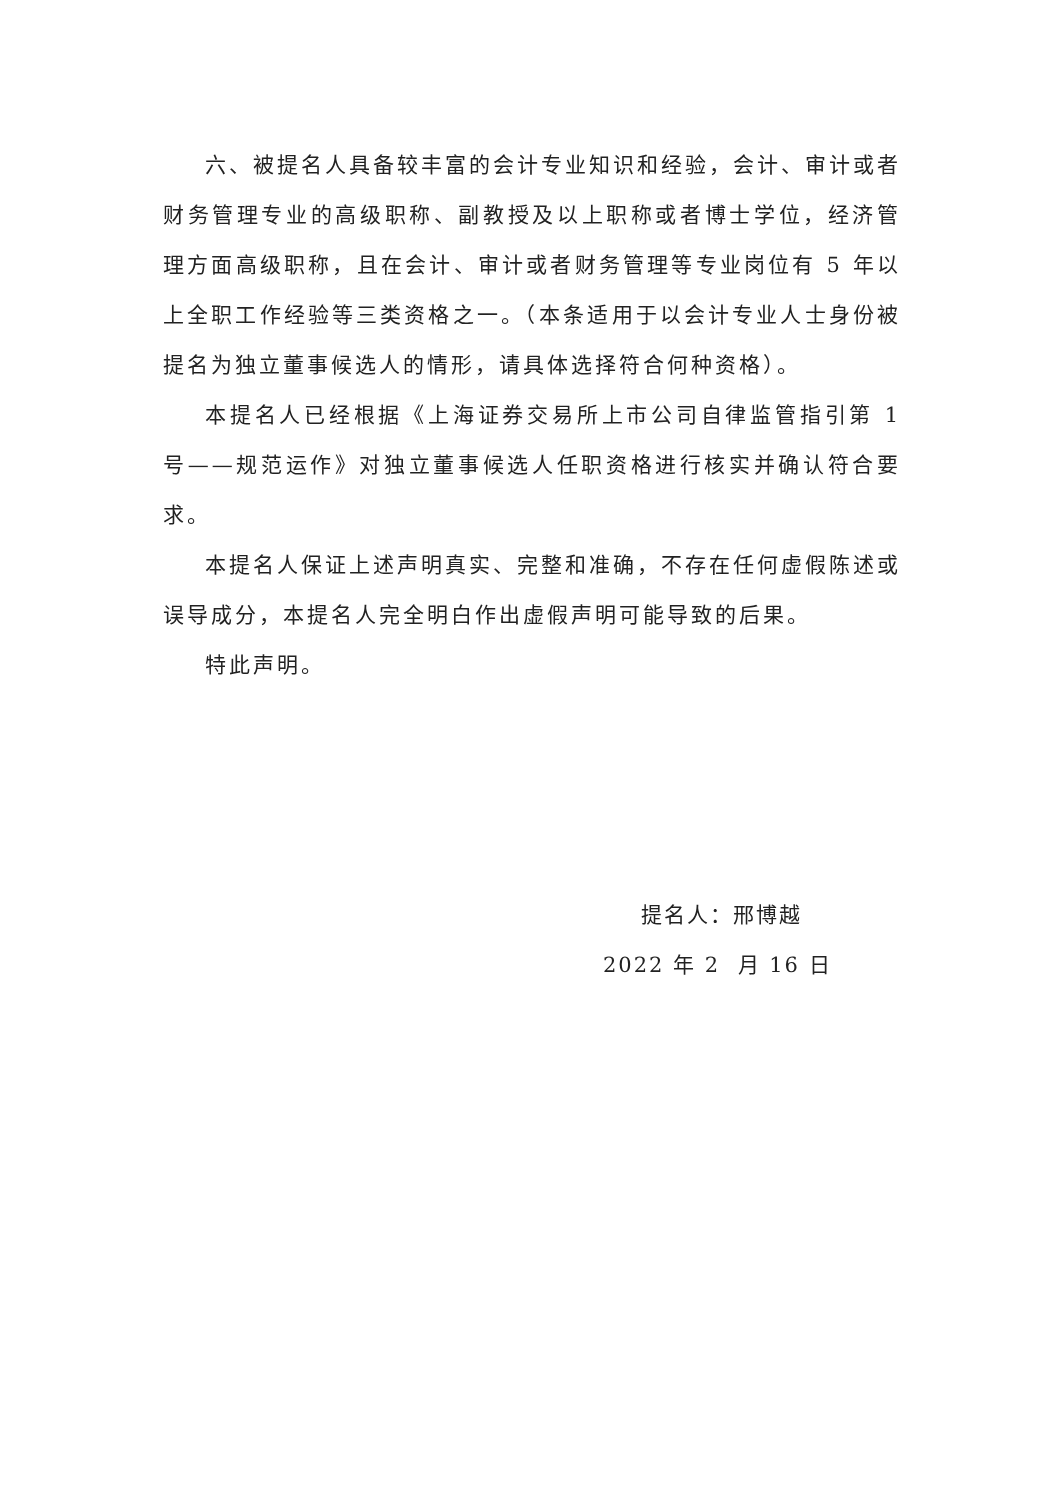六、被提名人具备较丰富的会计专业知识和经验，会计、审计或者财务管理专业的高级职称、副教授及以上职称或者博士学位，经济管理方面高级职称，且在会计、审计或者财务管理等专业岗位有 5 年以上全职工作经验等三类资格之一。（本条适用于以会计专业人士身份被提名为独立董事候选人的情形，请具体选择符合何种资格）。
本提名人已经根据《上海证券交易所上市公司自律监管指引第 1 号——规范运作》对独立董事候选人任职资格进行核实并确认符合要求。
本提名人保证上述声明真实、完整和准确，不存在任何虚假陈述或误导成分，本提名人完全明白作出虚假声明可能导致的后果。
特此声明。
提名人：邢博越
2022 年 2 月 16 日